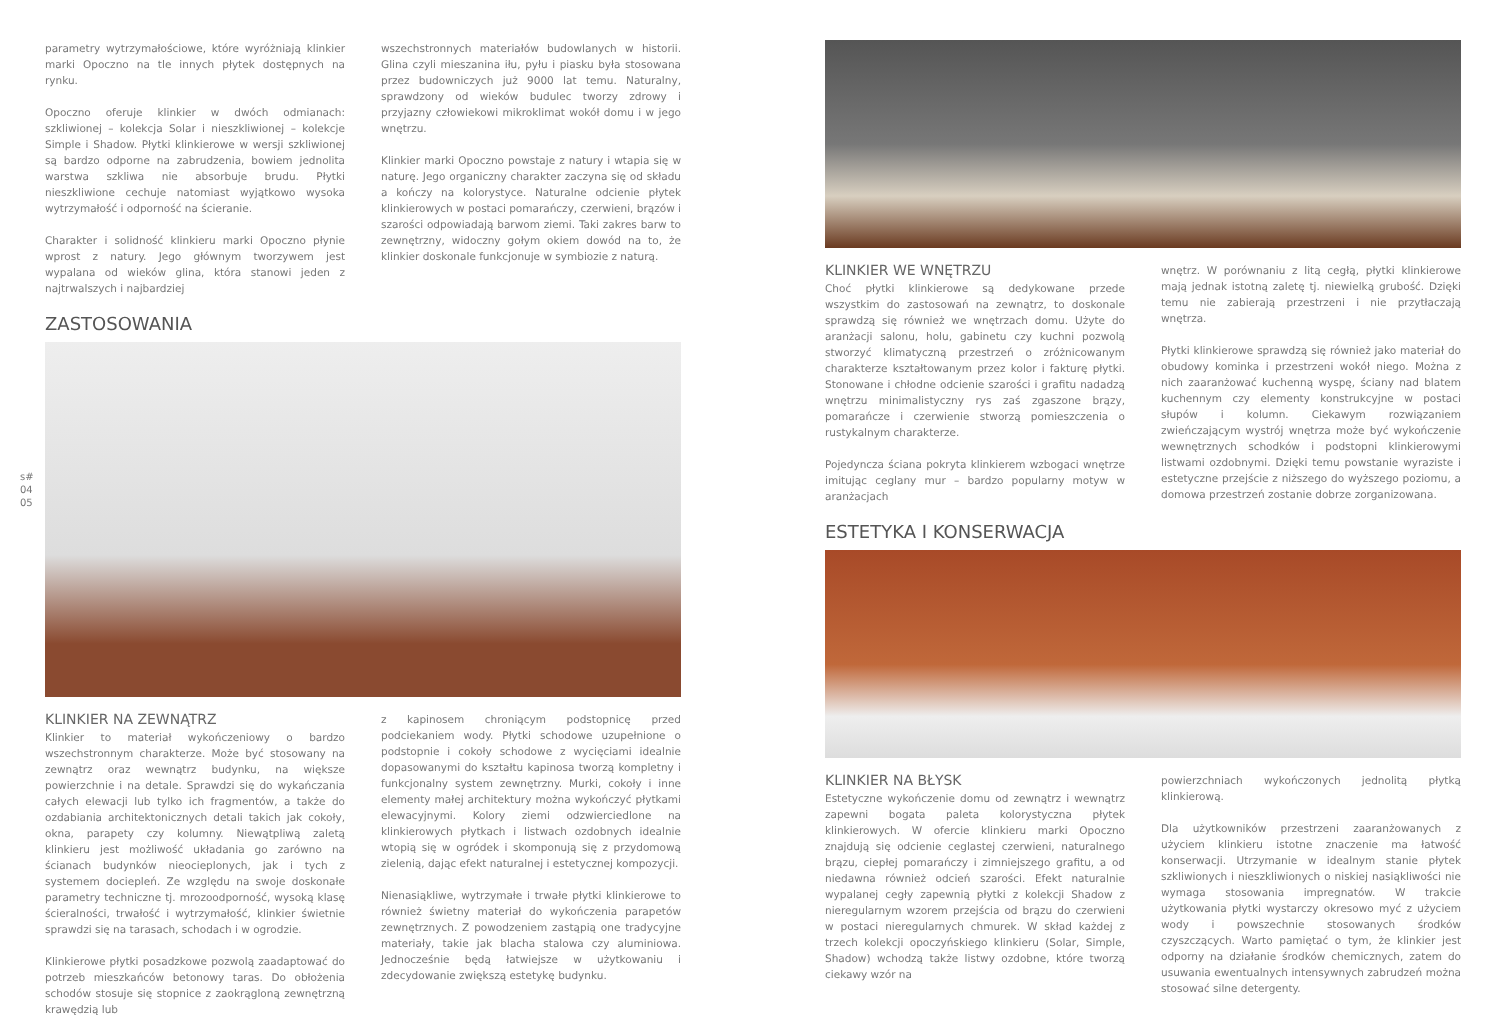s#
04
05
parametry wytrzymałościowe, które wyróżniają klinkier marki Opoczno na tle innych płytek dostępnych na rynku.
Opoczno oferuje klinkier w dwóch odmianach: szkliwionej – kolekcja Solar i nieszkliwionej – kolekcje Simple i Shadow. Płytki klinkierowe w wersji szkliwionej są bardzo odporne na zabrudzenia, bowiem jednolita warstwa szkliwa nie absorbuje brudu. Płytki nieszkliwione cechuje natomiast wyjątkowo wysoka wytrzymałość i odporność na ścieranie.
Charakter i solidność klinkieru marki Opoczno płynie wprost z natury. Jego głównym tworzywem jest wypalana od wieków glina, która stanowi jeden z najtrwalszych i najbardziej
wszechstronnych materiałów budowlanych w historii. Glina czyli mieszanina iłu, pyłu i piasku była stosowana przez budowniczych już 9000 lat temu. Naturalny, sprawdzony od wieków budulec tworzy zdrowy i przyjazny człowiekowi mikroklimat wokół domu i w jego wnętrzu.
Klinkier marki Opoczno powstaje z natury i wtapia się w naturę. Jego organiczny charakter zaczyna się od składu a kończy na kolorystyce. Naturalne odcienie płytek klinkierowych w postaci pomarańczy, czerwieni, brązów i szarości odpowiadają barwom ziemi. Taki zakres barw to zewnętrzny, widoczny gołym okiem dowód na to, że klinkier doskonale funkcjonuje w symbiozie z naturą.
ZASTOSOWANIA
KLINKIER NA ZEWNĄTRZ
Klinkier to materiał wykończeniowy o bardzo wszechstronnym charakterze. Może być stosowany na zewnątrz oraz wewnątrz budynku, na większe powierzchnie i na detale. Sprawdzi się do wykańczania całych elewacji lub tylko ich fragmentów, a także do ozdabiania architektonicznych detali takich jak cokoły, okna, parapety czy kolumny. Niewątpliwą zaletą klinkieru jest możliwość układania go zarówno na ścianach budynków nieocieplonych, jak i tych z systemem dociepleń. Ze względu na swoje doskonałe parametry techniczne tj. mrozoodporność, wysoką klasę ścieralności, trwałość i wytrzymałość, klinkier świetnie sprawdzi się na tarasach, schodach i w ogrodzie.
Klinkierowe płytki posadzkowe pozwolą zaadaptować do potrzeb mieszkańców betonowy taras. Do obłożenia schodów stosuje się stopnice z zaokrągloną zewnętrzną krawędzią lub
z kapinosem chroniącym podstopnicę przed podciekaniem wody. Płytki schodowe uzupełnione o podstopnie i cokoły schodowe z wycięciami idealnie dopasowanymi do kształtu kapinosa tworzą kompletny i funkcjonalny system zewnętrzny. Murki, cokoły i inne elementy małej architektury można wykończyć płytkami elewacyjnymi. Kolory ziemi odzwierciedlone na klinkierowych płytkach i listwach ozdobnych idealnie wtopią się w ogródek i skomponują się z przydomową zielenią, dając efekt naturalnej i estetycznej kompozycji.
Nienasiąkliwe, wytrzymałe i trwałe płytki klinkierowe to również świetny materiał do wykończenia parapetów zewnętrznych. Z powodzeniem zastąpią one tradycyjne materiały, takie jak blacha stalowa czy aluminiowa. Jednocześnie będą łatwiejsze w użytkowaniu i zdecydowanie zwiększą estetykę budynku.
KLINKIER WE WNĘTRZU
Choć płytki klinkierowe są dedykowane przede wszystkim do zastosowań na zewnątrz, to doskonale sprawdzą się również we wnętrzach domu. Użyte do aranżacji salonu, holu, gabinetu czy kuchni pozwolą stworzyć klimatyczną przestrzeń o zróżnicowanym charakterze kształtowanym przez kolor i fakturę płytki. Stonowane i chłodne odcienie szarości i grafitu nadadzą wnętrzu minimalistyczny rys zaś zgaszone brązy, pomarańcze i czerwienie stworzą pomieszczenia o rustykalnym charakterze.
Pojedyncza ściana pokryta klinkierem wzbogaci wnętrze imitując ceglany mur – bardzo popularny motyw w aranżacjach
wnętrz. W porównaniu z litą cegłą, płytki klinkierowe mają jednak istotną zaletę tj. niewielką grubość. Dzięki temu nie zabierają przestrzeni i nie przytłaczają wnętrza.
Płytki klinkierowe sprawdzą się również jako materiał do obudowy kominka i przestrzeni wokół niego. Można z nich zaaranżować kuchenną wyspę, ściany nad blatem kuchennym czy elementy konstrukcyjne w postaci słupów i kolumn. Ciekawym rozwiązaniem zwieńczającym wystrój wnętrza może być wykończenie wewnętrznych schodków i podstopni klinkierowymi listwami ozdobnymi. Dzięki temu powstanie wyraziste i estetyczne przejście z niższego do wyższego poziomu, a domowa przestrzeń zostanie dobrze zorganizowana.
ESTETYKA I KONSERWACJA
KLINKIER NA BŁYSK
Estetyczne wykończenie domu od zewnątrz i wewnątrz zapewni bogata paleta kolorystyczna płytek klinkierowych. W ofercie klinkieru marki Opoczno znajdują się odcienie ceglastej czerwieni, naturalnego brązu, ciepłej pomarańczy i zimniejszego grafitu, a od niedawna również odcień szarości. Efekt naturalnie wypalanej cegły zapewnią płytki z kolekcji Shadow z nieregularnym wzorem przejścia od brązu do czerwieni w postaci nieregularnych chmurek. W skład każdej z trzech kolekcji opoczyńskiego klinkieru (Solar, Simple, Shadow) wchodzą także listwy ozdobne, które tworzą ciekawy wzór na
powierzchniach wykończonych jednolitą płytką klinkierową.
Dla użytkowników przestrzeni zaaranżowanych z użyciem klinkieru istotne znaczenie ma łatwość konserwacji. Utrzymanie w idealnym stanie płytek szkliwionych i nieszkliwionych o niskiej nasiąkliwości nie wymaga stosowania impregnatów. W trakcie użytkowania płytki wystarczy okresowo myć z użyciem wody i powszechnie stosowanych środków czyszczących. Warto pamiętać o tym, że klinkier jest odporny na działanie środków chemicznych, zatem do usuwania ewentualnych intensywnych zabrudzeń można stosować silne detergenty.